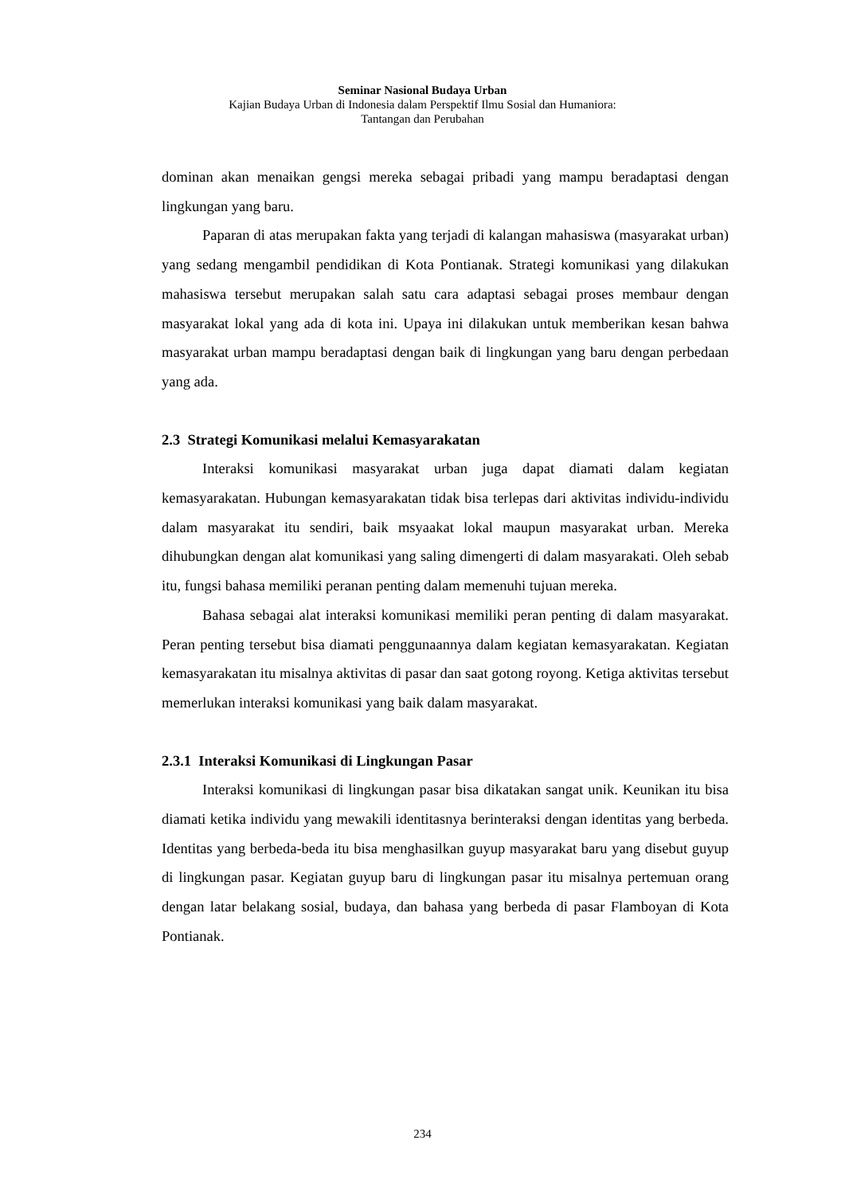Seminar Nasional Budaya Urban
Kajian Budaya Urban di Indonesia dalam Perspektif Ilmu Sosial dan Humaniora:
Tantangan dan Perubahan
dominan akan menaikan gengsi mereka sebagai pribadi yang mampu beradaptasi dengan lingkungan yang baru.
Paparan di atas merupakan fakta yang terjadi di kalangan mahasiswa (masyarakat urban) yang sedang mengambil pendidikan di Kota Pontianak. Strategi komunikasi yang dilakukan mahasiswa tersebut merupakan salah satu cara adaptasi sebagai proses membaur dengan masyarakat lokal yang ada di kota ini. Upaya ini dilakukan untuk memberikan kesan bahwa masyarakat urban mampu beradaptasi dengan baik di lingkungan yang baru dengan perbedaan yang ada.
2.3 Strategi Komunikasi melalui Kemasyarakatan
Interaksi komunikasi masyarakat urban juga dapat diamati dalam kegiatan kemasyarakatan. Hubungan kemasyarakatan tidak bisa terlepas dari aktivitas individu-individu dalam masyarakat itu sendiri, baik msyaakat lokal maupun masyarakat urban. Mereka dihubungkan dengan alat komunikasi yang saling dimengerti di dalam masyarakati. Oleh sebab itu, fungsi bahasa memiliki peranan penting dalam memenuhi tujuan mereka.
Bahasa sebagai alat interaksi komunikasi memiliki peran penting di dalam masyarakat. Peran penting tersebut bisa diamati penggunaannya dalam kegiatan kemasyarakatan. Kegiatan kemasyarakatan itu misalnya aktivitas di pasar dan saat gotong royong. Ketiga aktivitas tersebut memerlukan interaksi komunikasi yang baik dalam masyarakat.
2.3.1 Interaksi Komunikasi di Lingkungan Pasar
Interaksi komunikasi di lingkungan pasar bisa dikatakan sangat unik. Keunikan itu bisa diamati ketika individu yang mewakili identitasnya berinteraksi dengan identitas yang berbeda. Identitas yang berbeda-beda itu bisa menghasilkan guyup masyarakat baru yang disebut guyup di lingkungan pasar. Kegiatan guyup baru di lingkungan pasar itu misalnya pertemuan orang dengan latar belakang sosial, budaya, dan bahasa yang berbeda di pasar Flamboyan di Kota Pontianak.
234